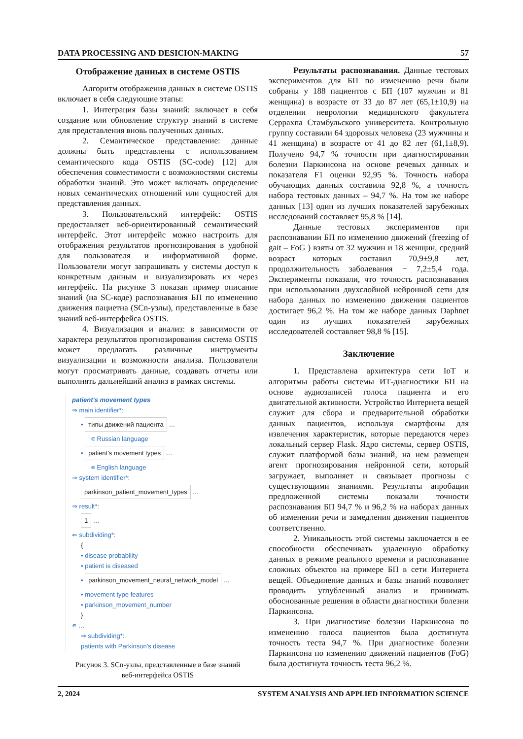DATA PROCESSING AND DESICION-MAKING 57
Отображение данных в системе OSTIS
Алгоритм отображения данных в системе OSTIS включает в себя следующие этапы:
1. Интеграция базы знаний: включает в себя создание или обновление структур знаний в системе для представления вновь полученных данных.
2. Семантическое представление: данные должны быть представлены с использованием семантического кода OSTIS (SC-code) [12] для обеспечения совместимости с возможностями системы обработки знаний. Это может включать определение новых семантических отношений или сущностей для представления данных.
3. Пользовательский интерфейс: OSTIS предоставляет веб-ориентированный семантический интерфейс. Этот интерфейс можно настроить для отображения результатов прогнозирования в удобной для пользователя и информативной форме. Пользователи могут запрашивать у системы доступ к конкретным данным и визуализировать их через интерфейс. На рисунке 3 показан пример описание знаний (на SC-коде) распознавания БП по изменению движения пациетна (SCn-узлы), представленные в базе знаний веб-интерфейса OSTIS.
4. Визуализация и анализ: в зависимости от характера результатов прогнозирования система OSTIS может предлагать различные инструменты визуализации и возможности анализа. Пользователи могут просматривать данные, создавать отчеты или выполнять дальнейший анализ в рамках системы.
patient's movement types
⇒ main identifier*:
• типы движений пациента …
∊ Russian language
• patient's movement types …
∊ English language
⇒ system identifier*:
parkinson_patient_movement_types …
⇒ result*:
1 …
⇐ subdividing*:
{
• disease probability
• patient is diseased
• parkinson_movement_neural_network_model …
• movement type features
• parkinson_movement_number
}
∊ …
⇒ subdividing*:
patients with Parkinson's disease
Рисунок 3. SCn-узлы, представленные в базе знаний
веб-интерфейса OSTIS
Результаты распознавания. Данные тестовых экспериментов для БП по изменению речи были собраны у 188 пациентов с БП (107 мужчин и 81 женщина) в возрасте от 33 до 87 лет (65,1±10,9) на отделении неврологии медицинского факультета Серрахпа Стамбульского университета. Контрольную группу составили 64 здоровых человека (23 мужчины и 41 женщина) в возрасте от 41 до 82 лет (61,1±8,9). Получено 94,7 % точности при диагностировании болезни Паркинсона на основе речевых данных и показателя F1 оценки 92,95 %. Точность набора обучающих данных составила 92,8 %, а точность набора тестовых данных – 94,7 %. На том же наборе данных [13] один из лучших показателей зарубежных исследований составляет 95,8 % [14].
Данные тестовых экспериментов при распознавании БП по изменению движений (freezing of gait – FoG ) взяты от 32 мужчин и 18 женщин, средний возраст которых составил 70,9±9,8 лет, продолжительность заболевания − 7,2±5,4 года. Эксперименты показали, что точность распознавания при использовании двухслойной нейронной сети для набора данных по изменению движения пациентов достигает 96,2 %. На том же наборе данных Daphnet один из лучших показателей зарубежных исследователей составляет 98,8 % [15].
Заключение
1. Представлена архитектура сети IoT и алгоритмы работы системы ИТ-диагностики БП на основе аудиозаписей голоса пациента и его двигательной активности. Устройство Интернета вещей служит для сбора и предварительной обработки данных пациентов, используя смартфоны для извлечения характеристик, которые передаются через локальный сервер Flask. Ядро системы, сервер OSTIS, служит платформой базы знаний, на нем размещен агент прогнозирования нейронной сети, который загружает, выполняет и связывает прогнозы с существующими знаниями. Результаты апробации предложенной системы показали точности распознавания БП 94,7 % и 96,2 % на наборах данных об изменении речи и замедления движения пациентов соответственно.
2. Уникальность этой системы заключается в ее способности обеспечивать удаленную обработку данных в режиме реального времени и распознавание сложных объектов на примере БП в сети Интернета вещей. Объединение данных и базы знаний позволяет проводить углубленный анализ и принимать обоснованные решения в области диагностики болезни Паркинсона.
3. При диагностике болезни Паркинсона по изменению голоса пациентов была достигнута точность теста 94,7 %. При диагностике болезни Паркинсона по изменению движений пациентов (FoG) была достигнута точность теста 96,2 %.
2, 2024 SYSTEM ANALYSIS AND APPLIED INFORMATION SCIENCE